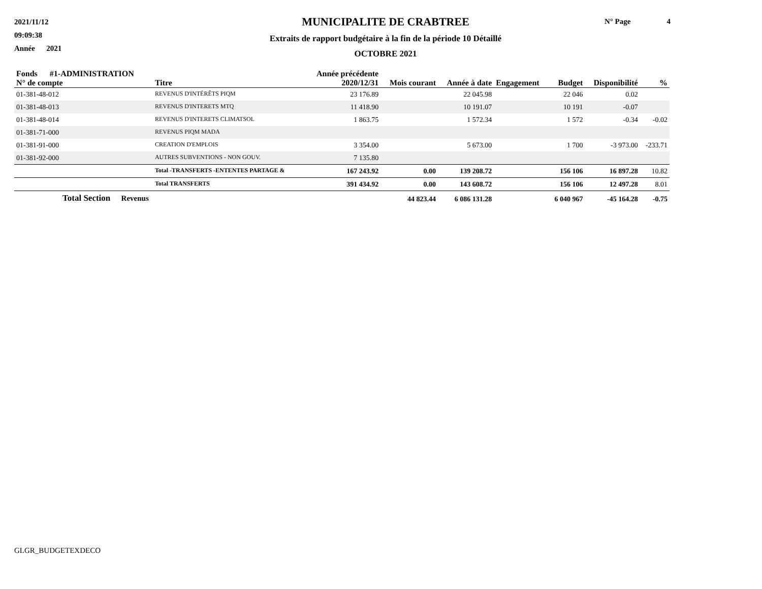2021/11/12
09:09:38
Année 2021
MUNICIPALITE DE CRABTREE
Extraits de rapport budgétaire à la fin de la période 10 Détaillé
OCTOBRE 2021
N° Page 4
| Fonds #1-ADMINISTRATION N° de compte | Titre | Année précédente 2020/12/31 | Mois courant | Année à date | Engagement | Budget | Disponibilité | % |
| --- | --- | --- | --- | --- | --- | --- | --- | --- |
| 01-381-48-012 | REVENUS D'INTÉRÊTS PIQM | 23 176.89 | | 22 045.98 | | 22 046 | 0.02 | |
| 01-381-48-013 | REVENUS D'INTERETS MTQ | 11 418.90 | | 10 191.07 | | 10 191 | -0.07 | |
| 01-381-48-014 | REVENUS D'INTERETS CLIMATSOL | 1 863.75 | | 1 572.34 | | 1 572 | -0.34 | -0.02 |
| 01-381-71-000 | REVENUS PIQM MADA | | | | | | | |
| 01-381-91-000 | CREATION D'EMPLOIS | 3 354.00 | | 5 673.00 | | 1 700 | -3 973.00 | -233.71 |
| 01-381-92-000 | AUTRES SUBVENTIONS - NON GOUV. | 7 135.80 | | | | | | |
| | Total -TRANSFERTS -ENTENTES PARTAGE & | 167 243.92 | 0.00 | 139 208.72 | | 156 106 | 16 897.28 | 10.82 |
| | Total TRANSFERTS | 391 434.92 | 0.00 | 143 608.72 | | 156 106 | 12 497.28 | 8.01 |
| Total Section Revenus | | | 44 823.44 | 6 086 131.28 | | 6 040 967 | -45 164.28 | -0.75 |
GLGR_BUDGETEXDECO